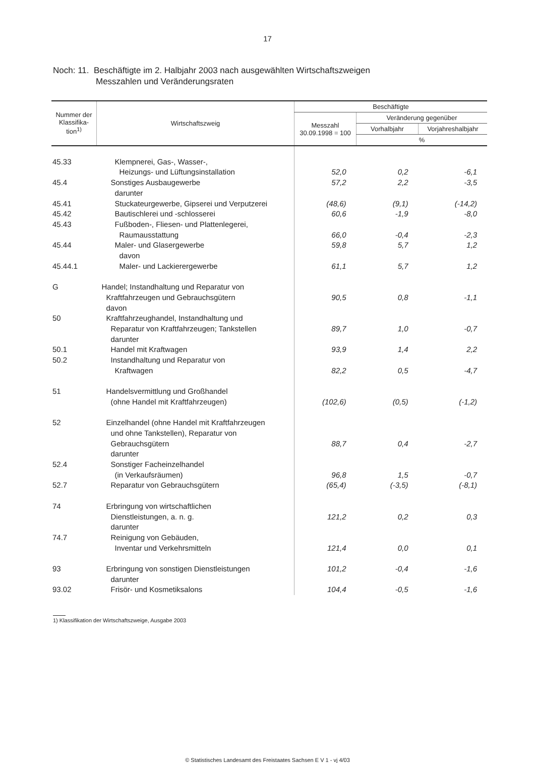17
Noch: 11. Beschäftigte im 2. Halbjahr 2003 nach ausgewählten Wirtschaftszweigen
Messzahlen und Veränderungsraten
| Nummer der Klassifika-tion<sup>1)</sup> | Wirtschaftszweig | Beschäftigte | | |
| --- | --- | --- | --- | --- |
| | | Messzahl 30.09.1998 = 100 | Veränderung gegenüber | |
| | | | Vorhalbjahr | Vorjahreshalbjahr |
| | | | % | |
| 45.33 | Klempnerei, Gas-, Wasser-, | | | |
| | Heizungs- und Lüftungsinstallation | 52,0 | 0,2 | -6,1 |
| 45.4 | Sonstiges Ausbaugewerbe | 57,2 | 2,2 | -3,5 |
| | darunter | | | |
| 45.41 | Stuckateurgewerbe, Gipserei und Verputzerei | (48,6) | (9,1) | (-14,2) |
| 45.42 | Bautischlerei und -schlosserei | 60,6 | -1,9 | -8,0 |
| 45.43 | Fußboden-, Fliesen- und Plattenlegerei, | | | |
| | Raumausstattung | 66,0 | -0,4 | -2,3 |
| 45.44 | Maler- und Glasergewerbe | 59,8 | 5,7 | 1,2 |
| | davon | | | |
| 45.44.1 | Maler- und Lackierergewerbe | 61,1 | 5,7 | 1,2 |
| G | Handel; Instandhaltung und Reparatur von | | | |
| | Kraftfahrzeugen und Gebrauchsgütern | 90,5 | 0,8 | -1,1 |
| | davon | | | |
| 50 | Kraftfahrzeughandel, Instandhaltung und | | | |
| | Reparatur von Kraftfahrzeugen; Tankstellen | 89,7 | 1,0 | -0,7 |
| | darunter | | | |
| 50.1 | Handel mit Kraftwagen | 93,9 | 1,4 | 2,2 |
| 50.2 | Instandhaltung und Reparatur von | | | |
| | Kraftwagen | 82,2 | 0,5 | -4,7 |
| 51 | Handelsvermittlung und Großhandel | | | |
| | (ohne Handel mit Kraftfahrzeugen) | (102,6) | (0,5) | (-1,2) |
| 52 | Einzelhandel (ohne Handel mit Kraftfahrzeugen | | | |
| | und ohne Tankstellen), Reparatur von | | | |
| | Gebrauchsgütern | 88,7 | 0,4 | -2,7 |
| | darunter | | | |
| 52.4 | Sonstiger Facheinzelhandel | | | |
| | (in Verkaufsräumen) | 96,8 | 1,5 | -0,7 |
| 52.7 | Reparatur von Gebrauchsgütern | (65,4) | (-3,5) | (-8,1) |
| 74 | Erbringung von wirtschaftlichen | | | |
| | Dienstleistungen, a. n. g. | 121,2 | 0,2 | 0,3 |
| | darunter | | | |
| 74.7 | Reinigung von Gebäuden, | | | |
| | Inventar und Verkehrsmitteln | 121,4 | 0,0 | 0,1 |
| 93 | Erbringung von sonstigen Dienstleistungen | 101,2 | -0,4 | -1,6 |
| | darunter | | | |
| 93.02 | Frisör- und Kosmetiksalons | 104,4 | -0,5 | -1,6 |
1) Klassifikation der Wirtschaftszweige, Ausgabe 2003
© Statistisches Landesamt des Freistaates Sachsen E V 1 - vj 4/03